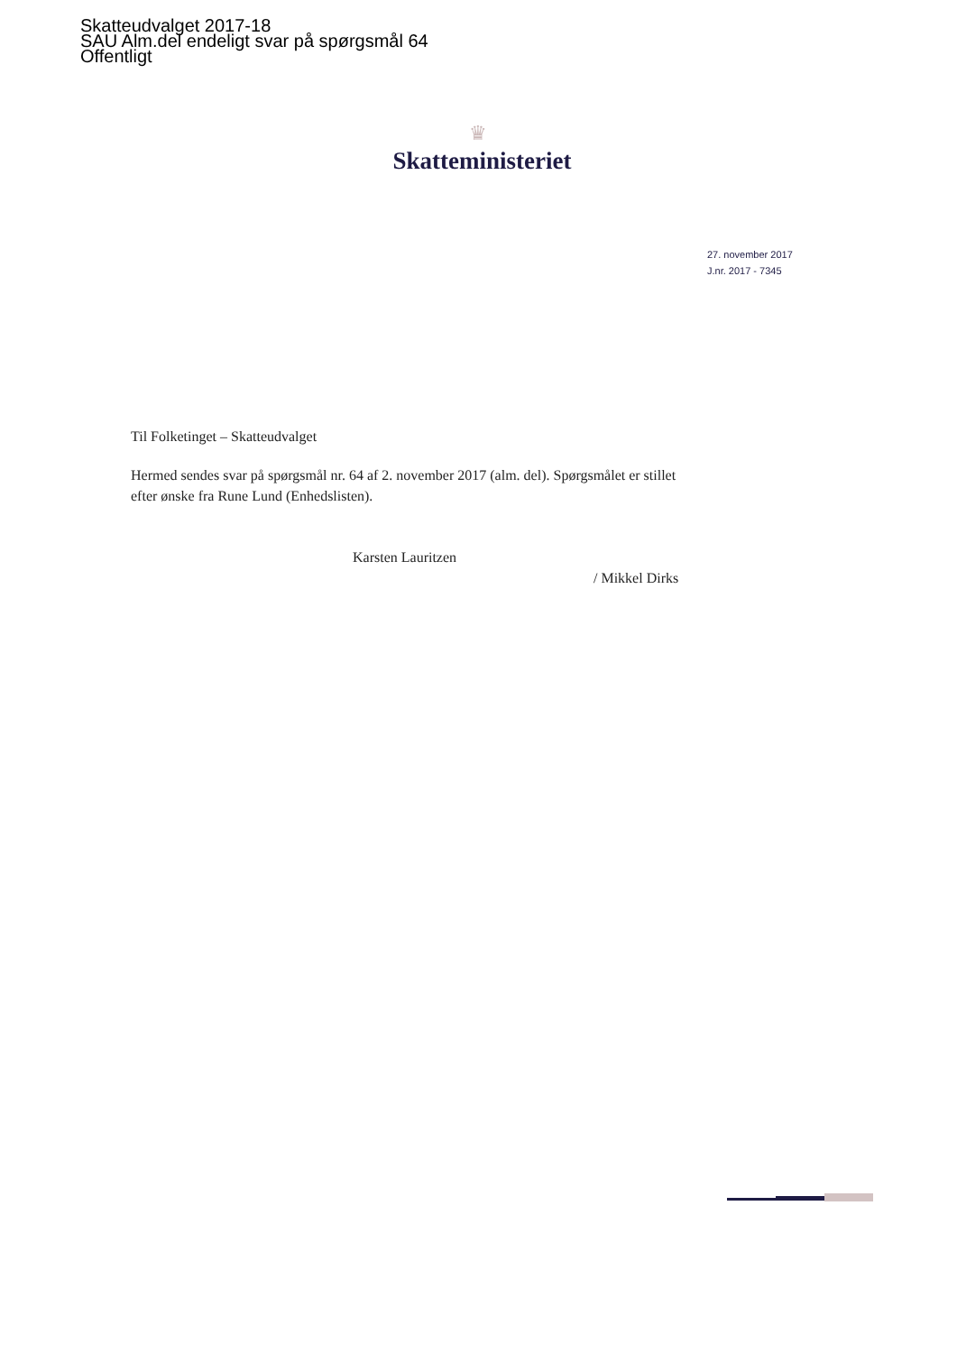Skatteudvalget 2017-18
SAU Alm.del endeligt svar på spørgsmål 64
Offentligt
♛
Skatteministeriet
27. november 2017
J.nr. 2017 - 7345
Til Folketinget – Skatteudvalget
Hermed sendes svar på spørgsmål nr. 64 af 2. november 2017 (alm. del). Spørgsmålet er stillet efter ønske fra Rune Lund (Enhedslisten).
Karsten Lauritzen
/ Mikkel Dirks